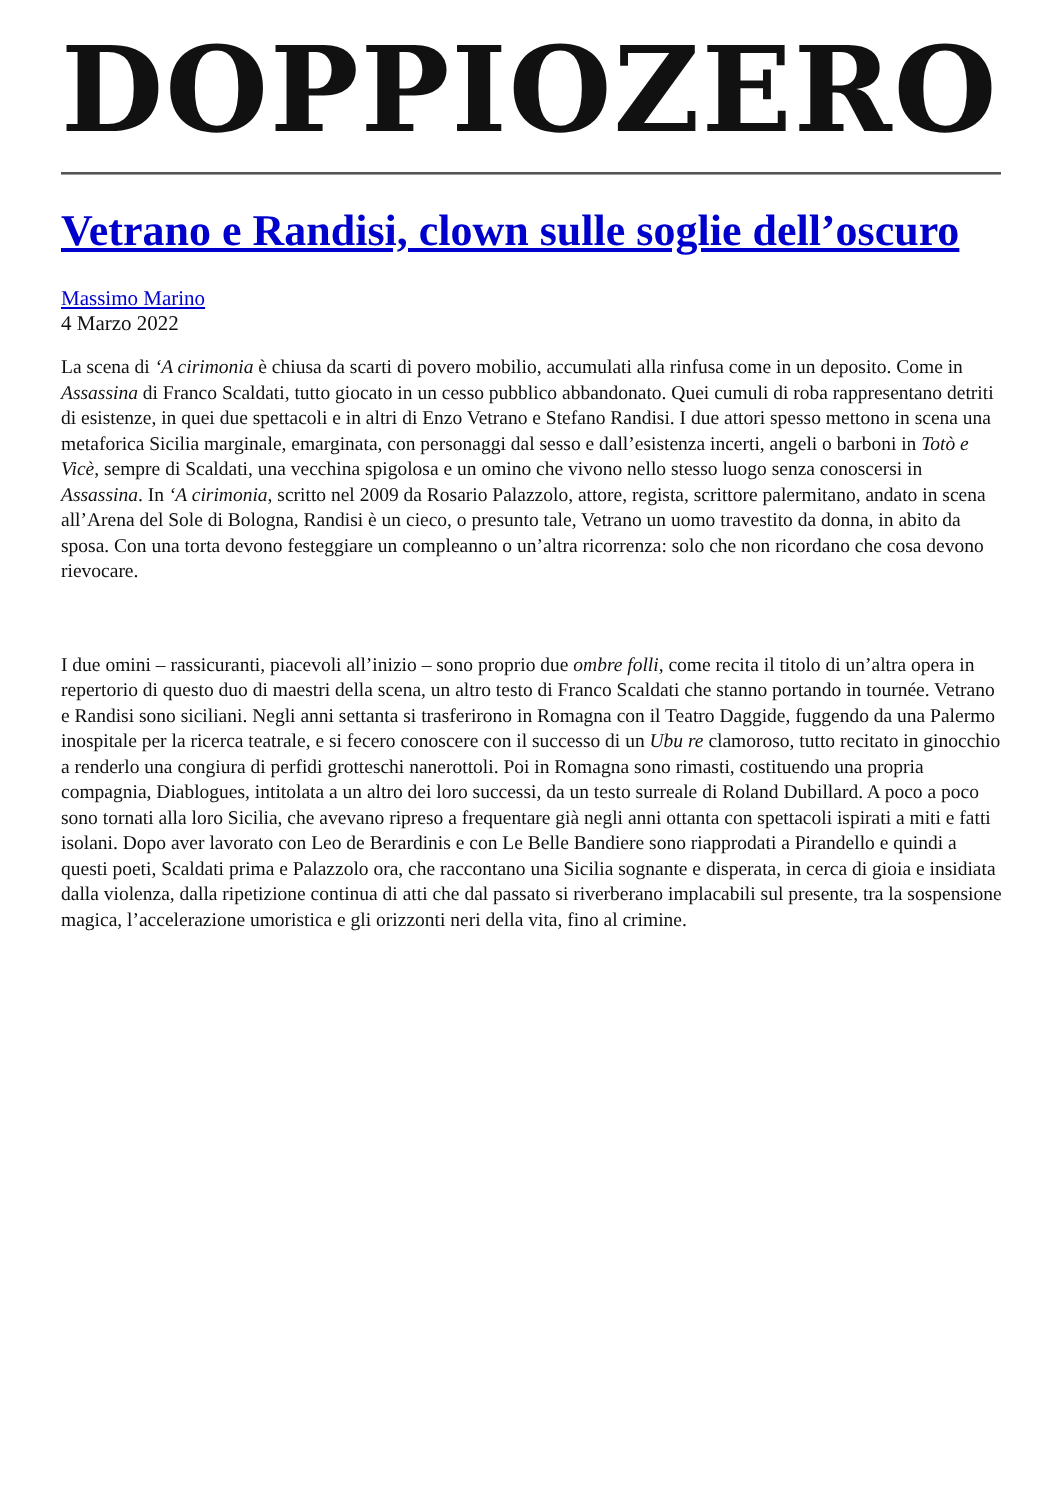DOPPIOZERO
Vetrano e Randisi, clown sulle soglie dell’oscuro
Massimo Marino
4 Marzo 2022
La scena di ‘A cirimonia è chiusa da scarti di povero mobilio, accumulati alla rinfusa come in un deposito. Come in Assassina di Franco Scaldati, tutto giocato in un cesso pubblico abbandonato. Quei cumuli di roba rappresentano detriti di esistenze, in quei due spettacoli e in altri di Enzo Vetrano e Stefano Randisi. I due attori spesso mettono in scena una metaforica Sicilia marginale, emarginata, con personaggi dal sesso e dall’esistenza incerti, angeli o barboni in Totò e Vicè, sempre di Scaldati, una vecchina spigolosa e un omino che vivono nello stesso luogo senza conoscersi in Assassina. In ‘A cirimonia, scritto nel 2009 da Rosario Palazzolo, attore, regista, scrittore palermitano, andato in scena all’Arena del Sole di Bologna, Randisi è un cieco, o presunto tale, Vetrano un uomo travestito da donna, in abito da sposa. Con una torta devono festeggiare un compleanno o un’altra ricorrenza: solo che non ricordano che cosa devono rievocare.
I due omini – rassicuranti, piacevoli all’inizio – sono proprio due ombre folli, come recita il titolo di un’altra opera in repertorio di questo duo di maestri della scena, un altro testo di Franco Scaldati che stanno portando in tournée. Vetrano e Randisi sono siciliani. Negli anni settanta si trasferirono in Romagna con il Teatro Daggide, fuggendo da una Palermo inospitale per la ricerca teatrale, e si fecero conoscere con il successo di un Ubu re clamoroso, tutto recitato in ginocchio a renderlo una congiura di perfidi grotteschi nanerottoli. Poi in Romagna sono rimasti, costituendo una propria compagnia, Diablogues, intitolata a un altro dei loro successi, da un testo surreale di Roland Dubillard. A poco a poco sono tornati alla loro Sicilia, che avevano ripreso a frequentare già negli anni ottanta con spettacoli ispirati a miti e fatti isolani. Dopo aver lavorato con Leo de Berardinis e con Le Belle Bandiere sono riapprodati a Pirandello e quindi a questi poeti, Scaldati prima e Palazzolo ora, che raccontano una Sicilia sognante e disperata, in cerca di gioia e insidiata dalla violenza, dalla ripetizione continua di atti che dal passato si riverberano implacabili sul presente, tra la sospensione magica, l’accelerazione umoristica e gli orizzonti neri della vita, fino al crimine.